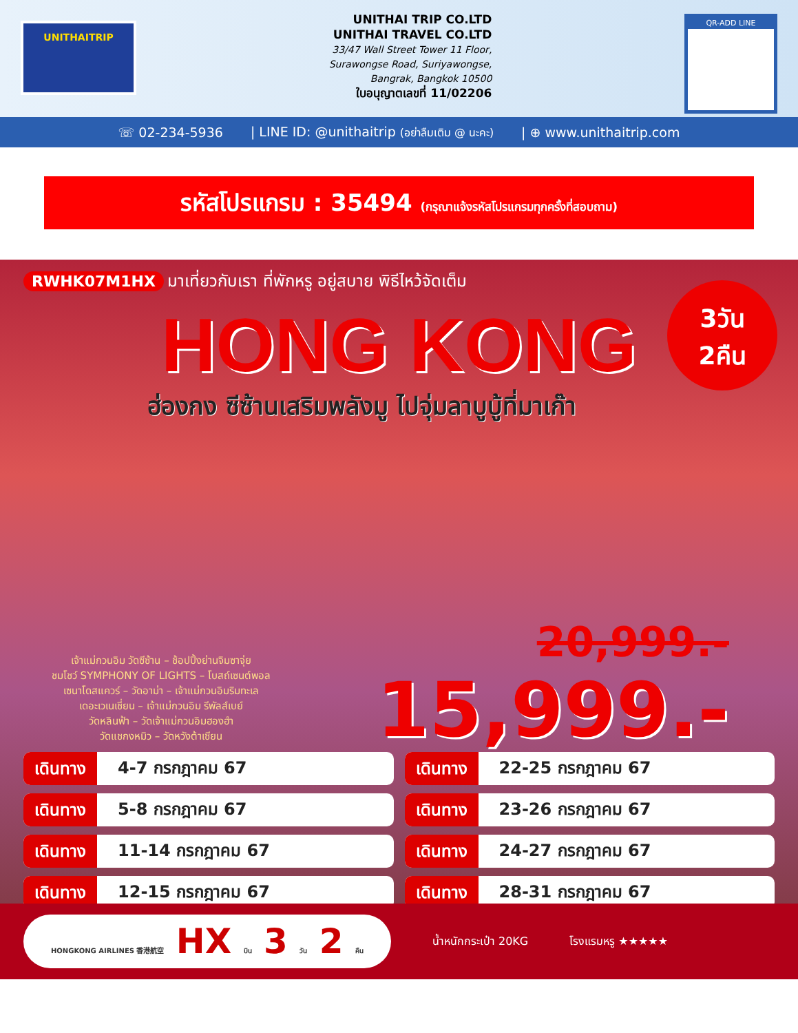UNITHAITRIP
UNITHAI TRIP CO.LTD
UNITHAI TRAVEL CO.LTD
33/47 Wall Street Tower 11 Floor,
Surawongse Road, Suriyawongse,
Bangrak, Bangkok 10500
ใบอนุญาตเลขที่ 11/02206
QR-ADD LINE
☏ 02-234-5936 | LINE ID: @unithaitrip (อย่าลืมเติม @ นะคะ) | ⊕ www.unithaitrip.com
รหัสโปรแกรม : 35494 (กรุณาแจ้งรหัสโปรแกรมทุกครั้งที่สอบถาม)
RWHK07M1HX มาเที่ยวกับเรา ที่พักหรู อยู่สบาย พิธีไหว้จัดเต็ม
3วัน
2คืน
HONG KONG
ฮ่องกง ซีซ้านเสริมพลังมู ไปจุ่มลาบูบู้ที่มาเก๊า
เจ้าแม่กวนอิม วัดซีซ้าน – ช้อปปิ้งย่านจิมซาจุ่ย
ชมโชว์ SYMPHONY OF LIGHTS – โบสถ์เซนต์พอล
เซนาโดสแควร์ – วัดอาม่า – เจ้าแม่กวนอิมริมทะเล
เดอะเวเนเชี่ยน – เจ้าแม่กวนอิม รีพัลส์เบย์
วัดหลินฟ้า – วัดเจ้าแม่กวนอิมฮองฮำ
วัดแชกงหมิว – วัดหวังต้าเซียน
20,999.-
15,999.-
เดินทาง 4-7 กรกฎาคม 67
เดินทาง 22-25 กรกฎาคม 67
เดินทาง 5-8 กรกฎาคม 67
เดินทาง 23-26 กรกฎาคม 67
เดินทาง 11-14 กรกฎาคม 67
เดินทาง 24-27 กรกฎาคม 67
เดินทาง 12-15 กรกฎาคม 67
เดินทาง 28-31 กรกฎาคม 67
HONGKONG AIRLINES 香港航空 HX บิน 3 วัน 2 คืน
น้ำหนักกระเป๋า 20KG โรงแรมหรู ★★★★★